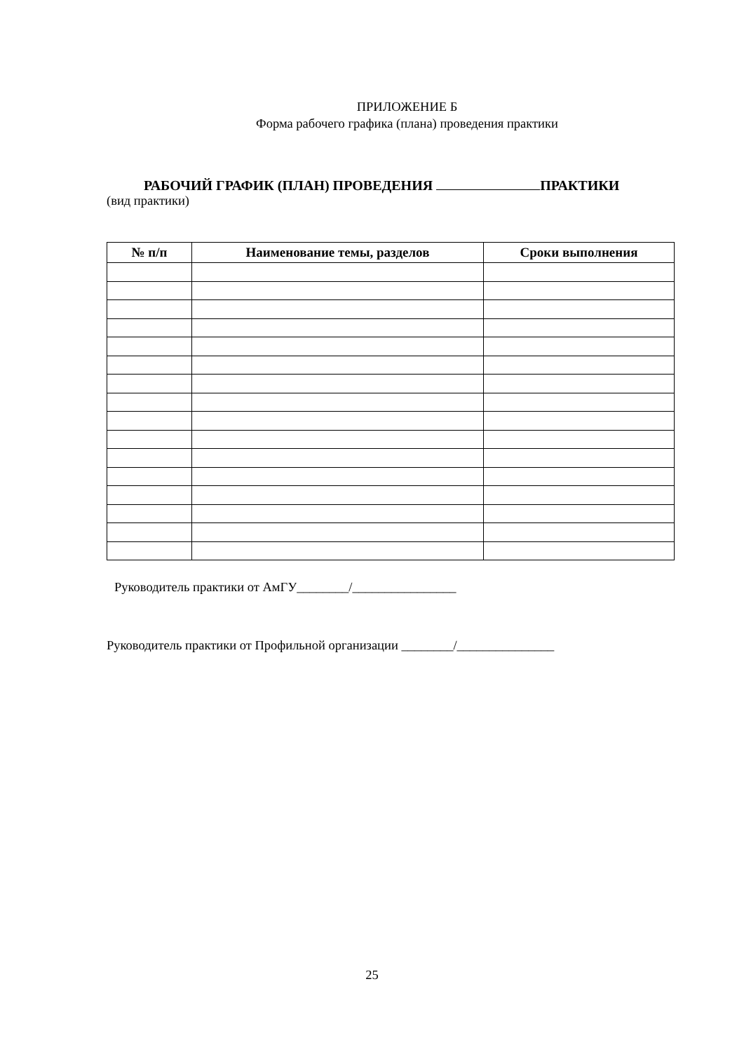ПРИЛОЖЕНИЕ Б
Форма рабочего графика (плана) проведения практики
РАБОЧИЙ ГРАФИК (ПЛАН) ПРОВЕДЕНИЯ ПРАКТИКИ
(вид практики)
| № п/п | Наименование темы, разделов | Сроки выполнения |
| --- | --- | --- |
Руководитель практики от АмГУ________/________________
Руководитель практики от Профильной организации ________/_______________
25